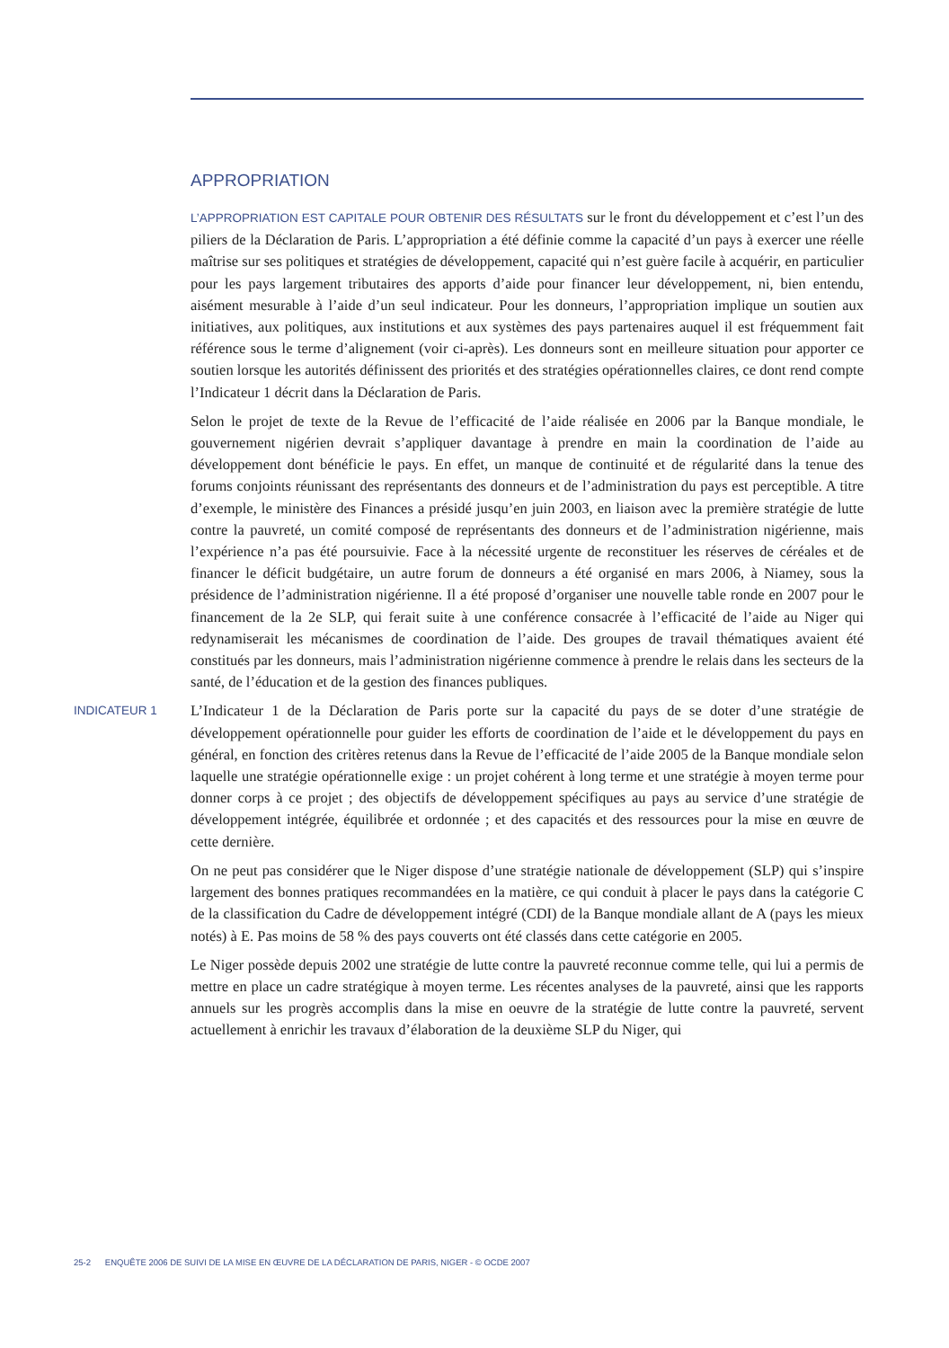APPROPRIATION
L’APPROPRIATION EST CAPITALE POUR OBTENIR DES RÉSULTATS sur le front du développement et c’est l’un des piliers de la Déclaration de Paris. L’appropriation a été définie comme la capacité d’un pays à exercer une réelle maîtrise sur ses politiques et stratégies de développement, capacité qui n’est guère facile à acquérir, en particulier pour les pays largement tributaires des apports d’aide pour financer leur développement, ni, bien entendu, aisément mesurable à l’aide d’un seul indicateur. Pour les donneurs, l’appropriation implique un soutien aux initiatives, aux politiques, aux institutions et aux systèmes des pays partenaires auquel il est fréquemment fait référence sous le terme d’alignement (voir ci-après). Les donneurs sont en meilleure situation pour apporter ce soutien lorsque les autorités définissent des priorités et des stratégies opérationnelles claires, ce dont rend compte l’Indicateur 1 décrit dans la Déclaration de Paris.
Selon le projet de texte de la Revue de l’efficacité de l’aide réalisée en 2006 par la Banque mondiale, le gouvernement nigérien devrait s’appliquer davantage à prendre en main la coordination de l’aide au développement dont bénéficie le pays. En effet, un manque de continuité et de régularité dans la tenue des forums conjoints réunissant des représentants des donneurs et de l’administration du pays est perceptible. A titre d’exemple, le ministère des Finances a présidé jusqu’en juin 2003, en liaison avec la première stratégie de lutte contre la pauvreté, un comité composé de représentants des donneurs et de l’administration nigérienne, mais l’expérience n’a pas été poursuivie. Face à la nécessité urgente de reconstituer les réserves de céréales et de financer le déficit budgétaire, un autre forum de donneurs a été organisé en mars 2006, à Niamey, sous la présidence de l’administration nigérienne. Il a été proposé d’organiser une nouvelle table ronde en 2007 pour le financement de la 2e SLP, qui ferait suite à une conférence consacrée à l’efficacité de l’aide au Niger qui redynamiserait les mécanismes de coordination de l’aide. Des groupes de travail thématiques avaient été constitués par les donneurs, mais l’administration nigérienne commence à prendre le relais dans les secteurs de la santé, de l’éducation et de la gestion des finances publiques.
INDICATEUR 1
L’Indicateur 1 de la Déclaration de Paris porte sur la capacité du pays de se doter d’une stratégie de développement opérationnelle pour guider les efforts de coordination de l’aide et le développement du pays en général, en fonction des critères retenus dans la Revue de l’efficacité de l’aide 2005 de la Banque mondiale selon laquelle une stratégie opérationnelle exige : un projet cohérent à long terme et une stratégie à moyen terme pour donner corps à ce projet ; des objectifs de développement spécifiques au pays au service d’une stratégie de développement intégrée, équilibrée et ordonnée ; et des capacités et des ressources pour la mise en œuvre de cette dernière.
On ne peut pas considérer que le Niger dispose d’une stratégie nationale de développement (SLP) qui s’inspire largement des bonnes pratiques recommandées en la matière, ce qui conduit à placer le pays dans la catégorie C de la classification du Cadre de développement intégré (CDI) de la Banque mondiale allant de A (pays les mieux notés) à E. Pas moins de 58 % des pays couverts ont été classés dans cette catégorie en 2005.
Le Niger possède depuis 2002 une stratégie de lutte contre la pauvreté reconnue comme telle, qui lui a permis de mettre en place un cadre stratégique à moyen terme. Les récentes analyses de la pauvreté, ainsi que les rapports annuels sur les progrès accomplis dans la mise en oeuvre de la stratégie de lutte contre la pauvreté, servent actuellement à enrichir les travaux d’élaboration de la deuxième SLP du Niger, qui
25-2 ENQUÊTE 2006 DE SUIVI DE LA MISE EN ŒUVRE DE LA DÉCLARATION DE PARIS, NIGER - © OCDE 2007